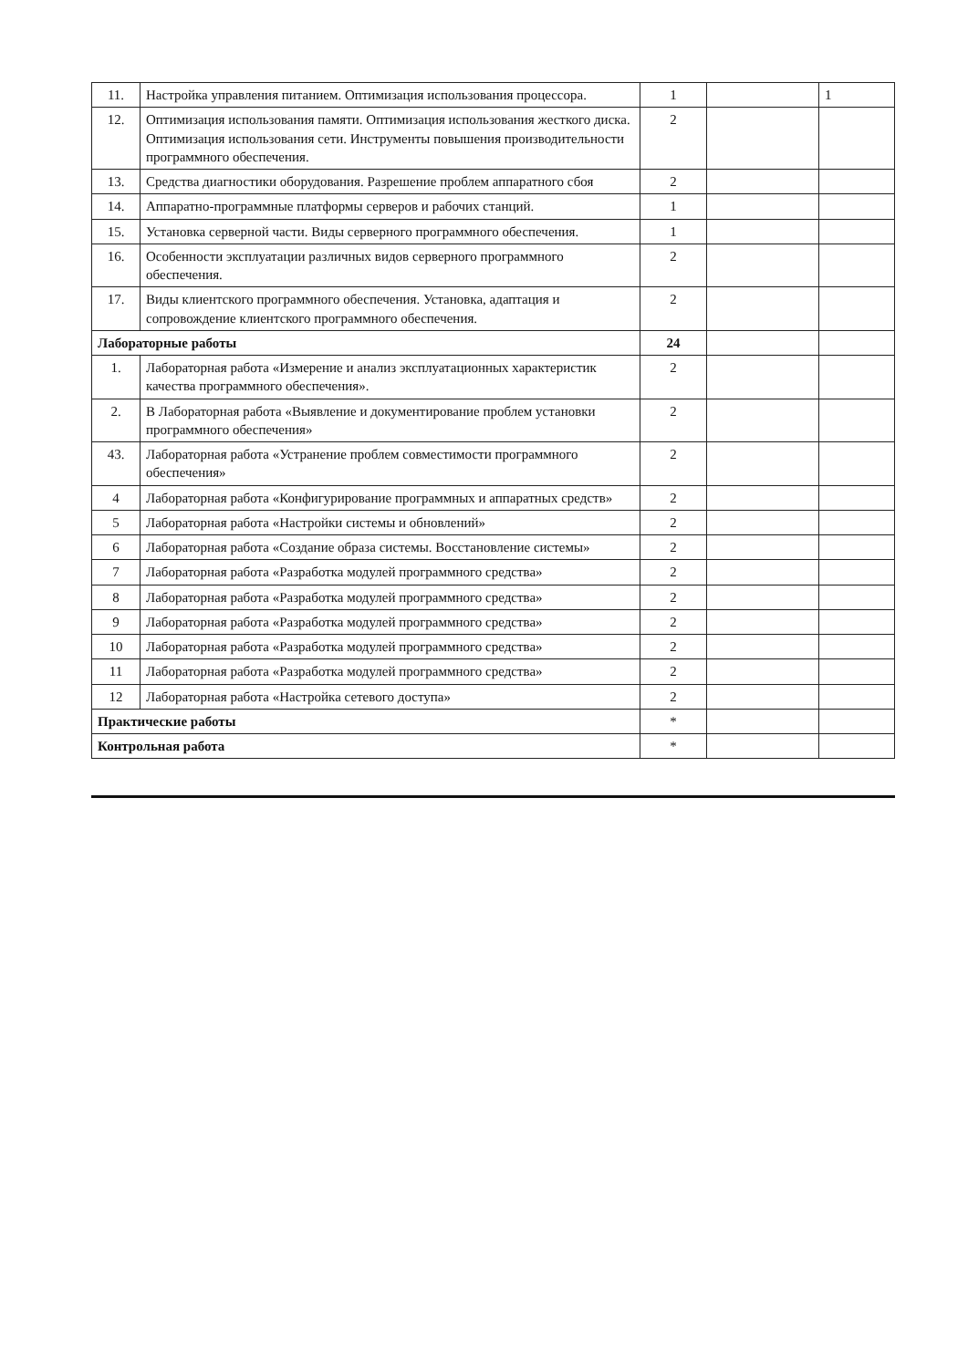| 11. | Настройка управления питанием. Оптимизация использования процессора. | 1 | | 1 |
| 12. | Оптимизация использования памяти. Оптимизация использования жесткого диска. Оптимизация использования сети. Инструменты повышения производительности программного обеспечения. | 2 | | |
| 13. | Средства диагностики оборудования. Разрешение проблем аппаратного сбоя | 2 | | |
| 14. | Аппаратно-программные платформы серверов и рабочих станций. | 1 | | |
| 15. | Установка серверной части. Виды серверного программного обеспечения. | 1 | | |
| 16. | Особенности эксплуатации различных видов серверного программного обеспечения. | 2 | | |
| 17. | Виды клиентского программного обеспечения. Установка, адаптация и сопровождение клиентского программного обеспечения. | 2 | | |
| Лабораторные работы | | 24 | | |
| 1. | Лабораторная работа «Измерение и анализ эксплуатационных характеристик качества программного обеспечения». | 2 | | |
| 2. | В Лабораторная работа «Выявление и документирование проблем установки программного обеспечения» | 2 | | |
| 43. | Лабораторная работа «Устранение проблем совместимости программного обеспечения» | 2 | | |
| 4 | Лабораторная работа «Конфигурирование программных и аппаратных средств» | 2 | | |
| 5 | Лабораторная работа «Настройки системы и обновлений» | 2 | | |
| 6 | Лабораторная работа «Создание образа системы. Восстановление системы» | 2 | | |
| 7 | Лабораторная работа «Разработка модулей программного средства» | 2 | | |
| 8 | Лабораторная работа «Разработка модулей программного средства» | 2 | | |
| 9 | Лабораторная работа «Разработка модулей программного средства» | 2 | | |
| 10 | Лабораторная работа «Разработка модулей программного средства» | 2 | | |
| 11 | Лабораторная работа «Разработка модулей программного средства» | 2 | | |
| 12 | Лабораторная работа «Настройка сетевого доступа» | 2 | | |
| Практические работы | | * | | |
| Контрольная работа | | * | | |